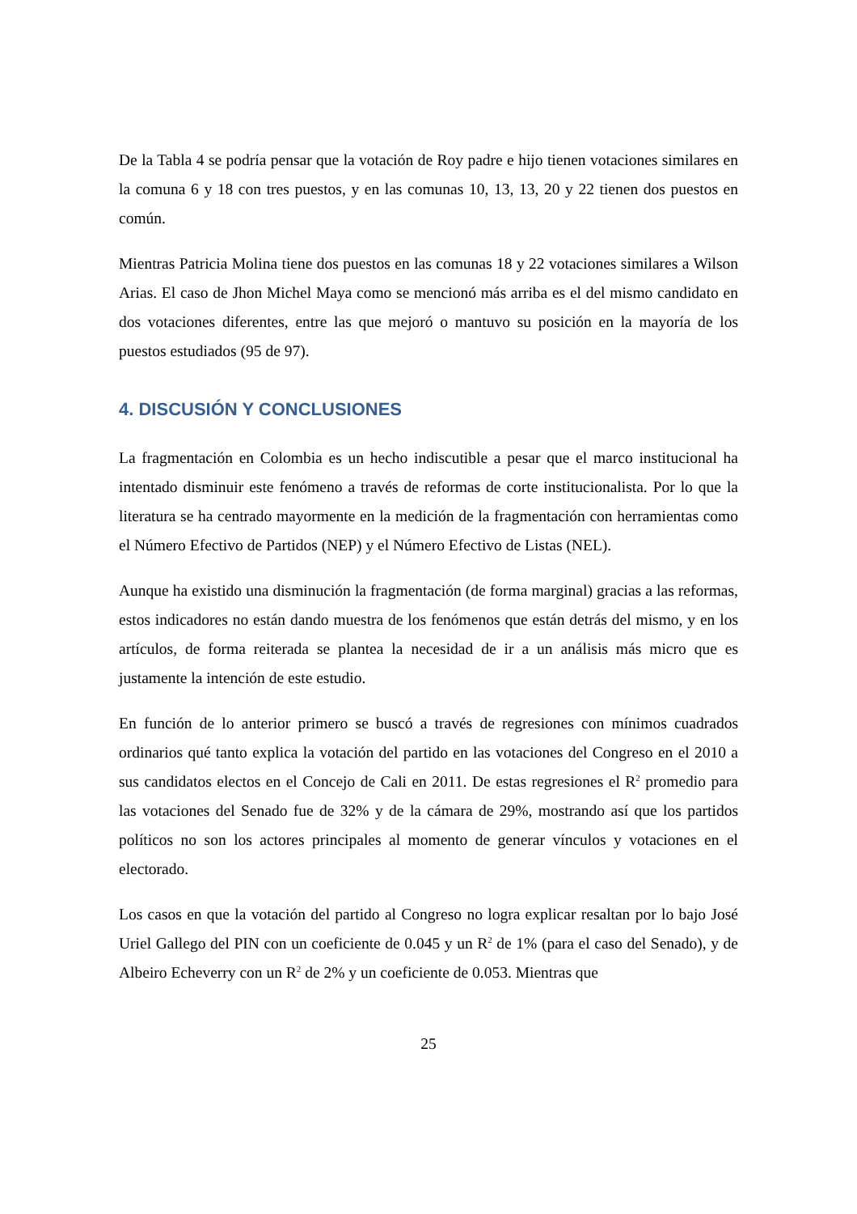De la Tabla 4 se podría pensar que la votación de Roy padre e hijo tienen votaciones similares en la comuna 6 y 18 con tres puestos, y en las comunas 10, 13, 13, 20 y 22 tienen dos puestos en común.
Mientras Patricia Molina tiene dos puestos en las comunas 18 y 22 votaciones similares a Wilson Arias. El caso de Jhon Michel Maya como se mencionó más arriba es el del mismo candidato en dos votaciones diferentes, entre las que mejoró o mantuvo su posición en la mayoría de los puestos estudiados (95 de 97).
4. DISCUSIÓN Y CONCLUSIONES
La fragmentación en Colombia es un hecho indiscutible a pesar que el marco institucional ha intentado disminuir este fenómeno a través de reformas de corte institucionalista. Por lo que la literatura se ha centrado mayormente en la medición de la fragmentación con herramientas como el Número Efectivo de Partidos (NEP) y el Número Efectivo de Listas (NEL).
Aunque ha existido una disminución la fragmentación (de forma marginal) gracias a las reformas, estos indicadores no están dando muestra de los fenómenos que están detrás del mismo, y en los artículos, de forma reiterada se plantea la necesidad de ir a un análisis más micro que es justamente la intención de este estudio.
En función de lo anterior primero se buscó a través de regresiones con mínimos cuadrados ordinarios qué tanto explica la votación del partido en las votaciones del Congreso en el 2010 a sus candidatos electos en el Concejo de Cali en 2011. De estas regresiones el R<sup>2</sup> promedio para las votaciones del Senado fue de 32% y de la cámara de 29%, mostrando así que los partidos políticos no son los actores principales al momento de generar vínculos y votaciones en el electorado.
Los casos en que la votación del partido al Congreso no logra explicar resaltan por lo bajo José Uriel Gallego del PIN con un coeficiente de 0.045 y un R<sup>2</sup> de 1% (para el caso del Senado), y de Albeiro Echeverry con un R<sup>2</sup> de 2% y un coeficiente de 0.053. Mientras que
25